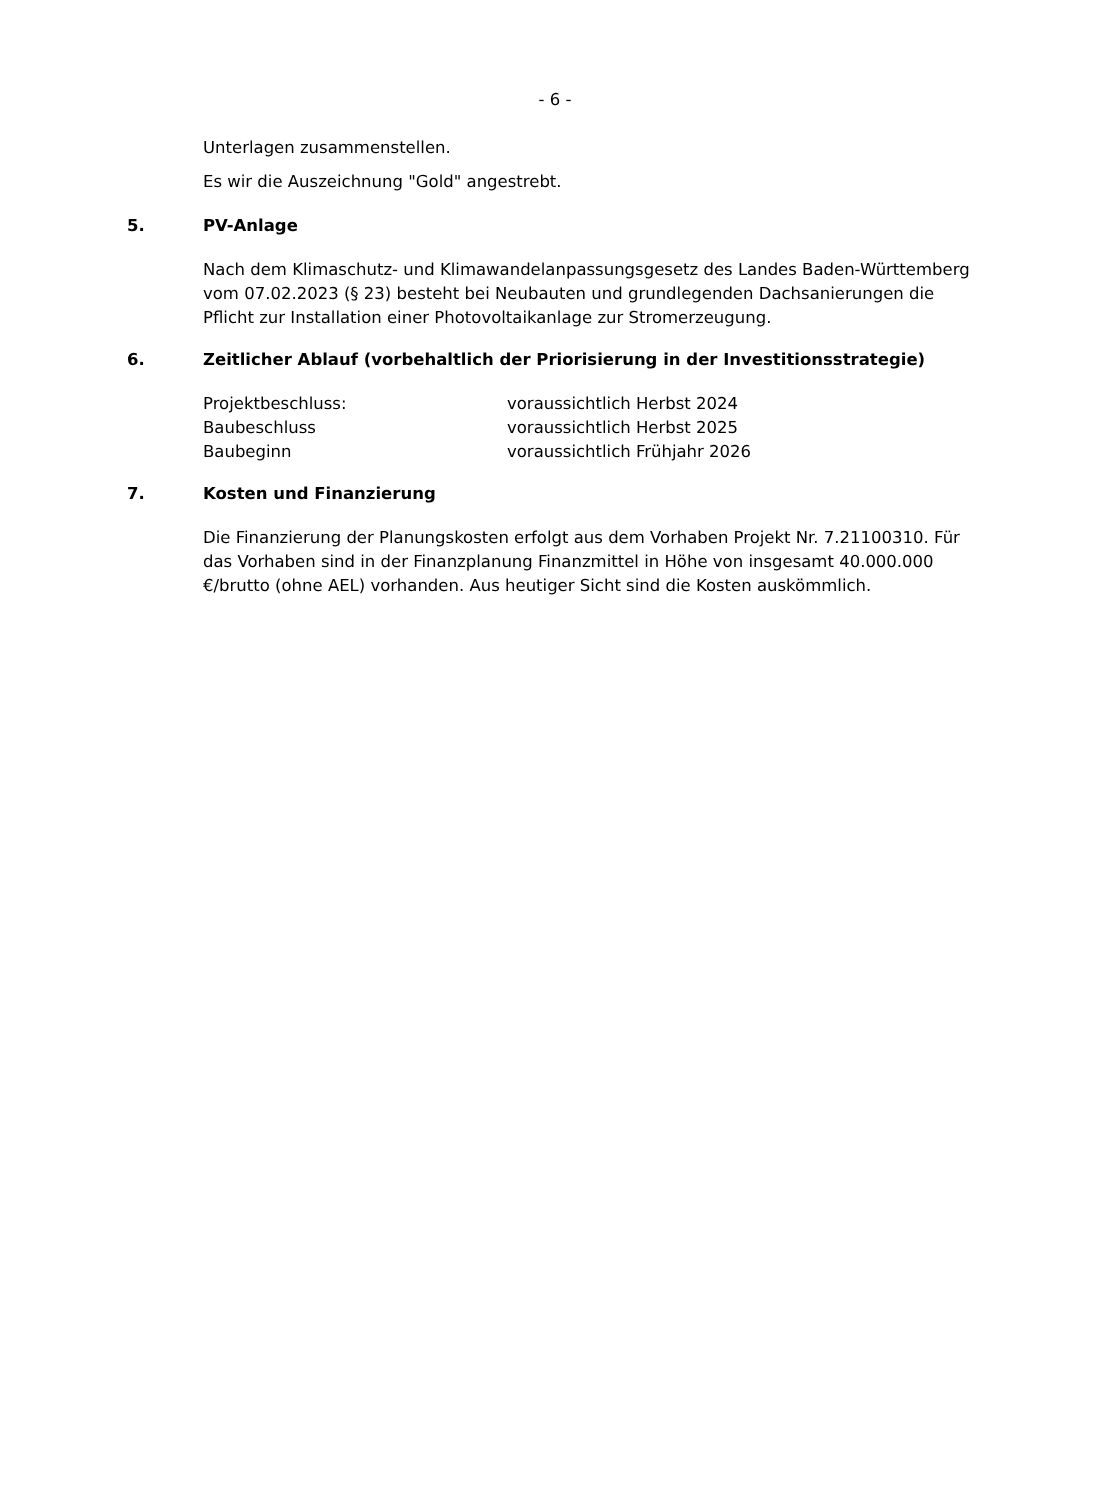- 6 -
Unterlagen zusammenstellen.
Es wir die Auszeichnung "Gold" angestrebt.
5. PV-Anlage
Nach dem Klimaschutz- und Klimawandelanpassungsgesetz des Landes Baden-Württemberg vom 07.02.2023 (§ 23) besteht bei Neubauten und grundlegenden Dachsanierungen die Pflicht zur Installation einer Photovoltaikanlage zur Stromerzeugung.
6. Zeitlicher Ablauf (vorbehaltlich der Priorisierung in der Investitionsstrategie)
Projektbeschluss: voraussichtlich Herbst 2024
Baubeschluss voraussichtlich Herbst 2025
Baubeginn voraussichtlich Frühjahr 2026
7. Kosten und Finanzierung
Die Finanzierung der Planungskosten erfolgt aus dem Vorhaben Projekt Nr. 7.21100310. Für das Vorhaben sind in der Finanzplanung Finanzmittel in Höhe von insgesamt 40.000.000 €/brutto (ohne AEL) vorhanden. Aus heutiger Sicht sind die Kosten auskömmlich.